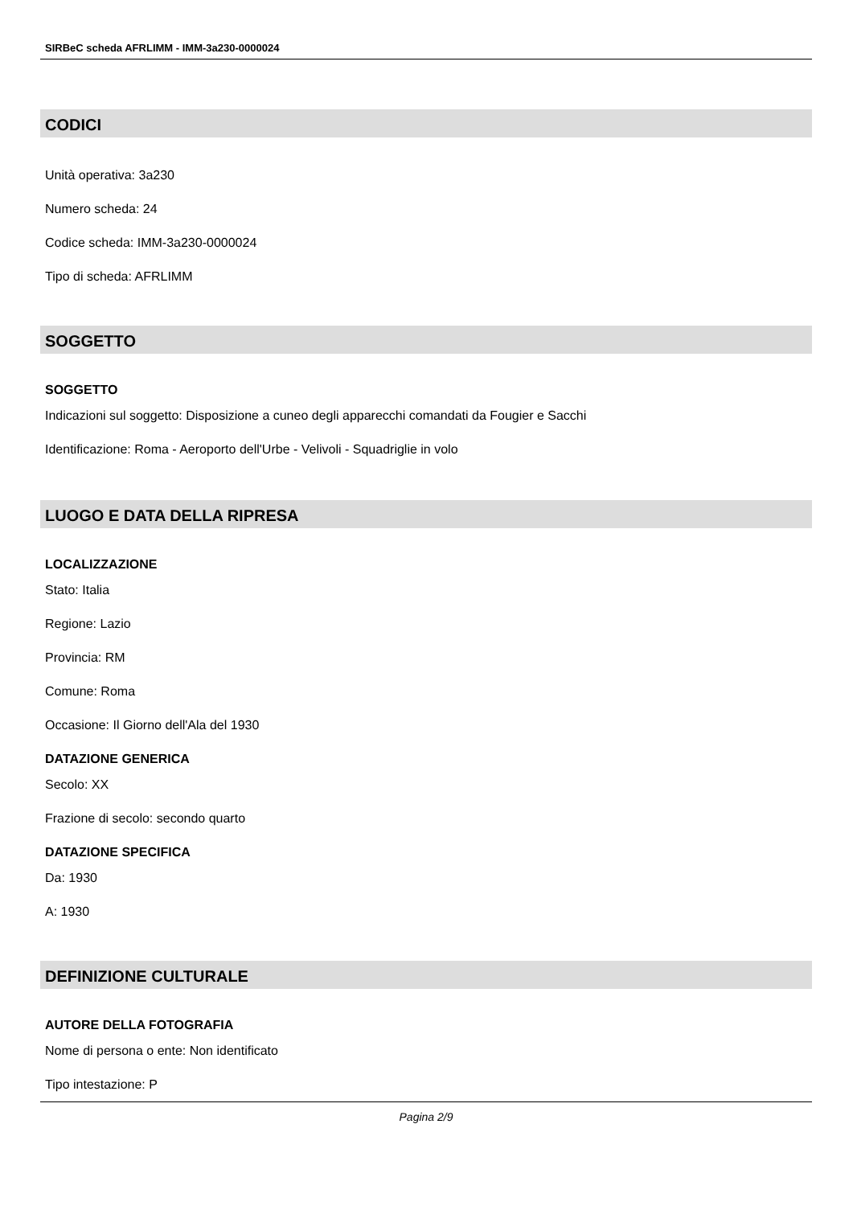SIRBeC scheda AFRLIMM - IMM-3a230-0000024
CODICI
Unità operativa: 3a230
Numero scheda: 24
Codice scheda: IMM-3a230-0000024
Tipo di scheda: AFRLIMM
SOGGETTO
SOGGETTO
Indicazioni sul soggetto: Disposizione a cuneo degli apparecchi comandati da Fougier e Sacchi
Identificazione: Roma - Aeroporto dell'Urbe - Velivoli - Squadriglie in volo
LUOGO E DATA DELLA RIPRESA
LOCALIZZAZIONE
Stato: Italia
Regione: Lazio
Provincia: RM
Comune: Roma
Occasione: Il Giorno dell'Ala del 1930
DATAZIONE GENERICA
Secolo: XX
Frazione di secolo: secondo quarto
DATAZIONE SPECIFICA
Da: 1930
A: 1930
DEFINIZIONE CULTURALE
AUTORE DELLA FOTOGRAFIA
Nome di persona o ente: Non identificato
Tipo intestazione: P
Pagina 2/9